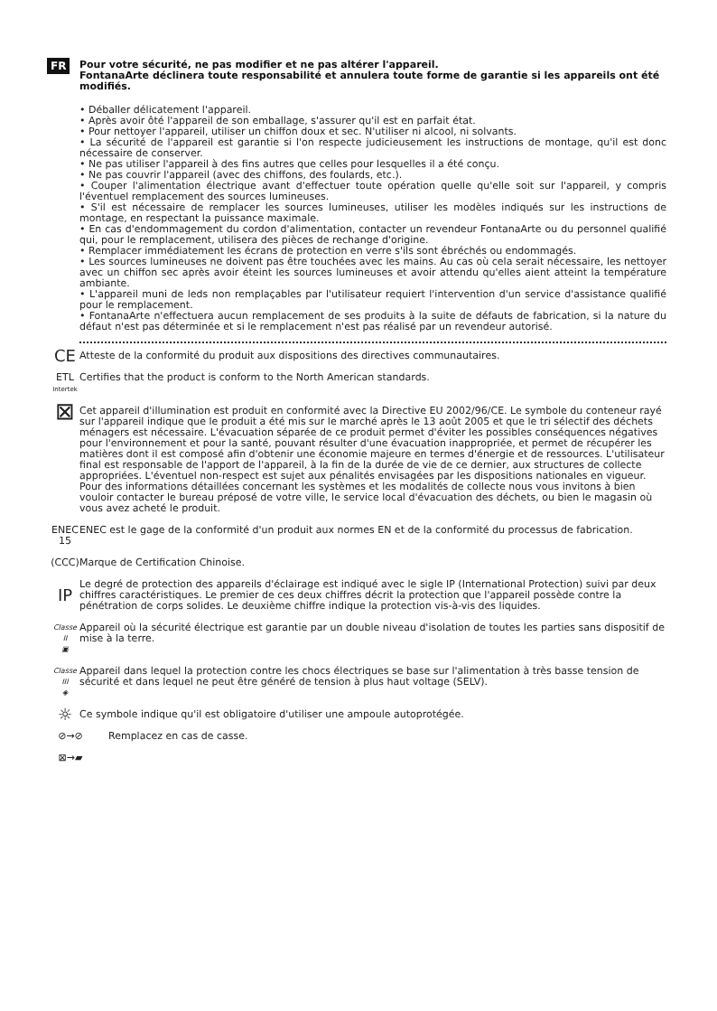FR
Pour votre sécurité, ne pas modifier et ne pas altérer l'appareil.
FontanaArte déclinera toute responsabilité et annulera toute forme de garantie si les appareils ont été modifiés.
• Déballer délicatement l'appareil.
• Après avoir ôté l'appareil de son emballage, s'assurer qu'il est en parfait état.
• Pour nettoyer l'appareil, utiliser un chiffon doux et sec. N'utiliser ni alcool, ni solvants.
• La sécurité de l'appareil est garantie si l'on respecte judicieusement les instructions de montage, qu'il est donc nécessaire de conserver.
• Ne pas utiliser l'appareil à des fins autres que celles pour lesquelles il a été conçu.
• Ne pas couvrir l'appareil (avec des chiffons, des foulards, etc.).
• Couper l'alimentation électrique avant d'effectuer toute opération quelle qu'elle soit sur l'appareil, y compris l'éventuel remplacement des sources lumineuses.
• S'il est nécessaire de remplacer les sources lumineuses, utiliser les modèles indiqués sur les instructions de montage, en respectant la puissance maximale.
• En cas d'endommagement du cordon d'alimentation, contacter un revendeur FontanaArte ou du personnel qualifié qui, pour le remplacement, utilisera des pièces de rechange d'origine.
• Remplacer immédiatement les écrans de protection en verre s'ils sont ébréchés ou endommagés.
• Les sources lumineuses ne doivent pas être touchées avec les mains. Au cas où cela serait nécessaire, les nettoyer avec un chiffon sec après avoir éteint les sources lumineuses et avoir attendu qu'elles aient atteint la température ambiante.
• L'appareil muni de leds non remplaçables par l'utilisateur requiert l'intervention d'un service d'assistance qualifié pour le remplacement.
• FontanaArte n'effectuera aucun remplacement de ses produits à la suite de défauts de fabrication, si la nature du défaut n'est pas déterminée et si le remplacement n'est pas réalisé par un revendeur autorisé.
CE
Atteste de la conformité du produit aux dispositions des directives communautaires.
ETL
Intertek
Certifies that the product is conform to the North American standards.
⊠
Cet appareil d'illumination est produit en conformité avec la Directive EU 2002/96/CE. Le symbole du conteneur rayé sur l'appareil indique que le produit a été mis sur le marché après le 13 août 2005 et que le tri sélectif des déchets ménagers est nécessaire. L'évacuation séparée de ce produit permet d'éviter les possibles conséquences négatives pour l'environnement et pour la santé, pouvant résulter d'une évacuation inappropriée, et permet de récupérer les matières dont il est composé afin d'obtenir une économie majeure en termes d'énergie et de ressources. L'utilisateur final est responsable de l'apport de l'appareil, à la fin de la durée de vie de ce dernier, aux structures de collecte appropriées. L'éventuel non-respect est sujet aux pénalités envisagées par les dispositions nationales en vigueur. Pour des informations détaillées concernant les systèmes et les modalités de collecte nous vous invitons à bien vouloir contacter le bureau préposé de votre ville, le service local d'évacuation des déchets, ou bien le magasin où vous avez acheté le produit.
ENEC 15
ENEC est le gage de la conformité d'un produit aux normes EN et de la conformité du processus de fabrication.
(CCC)
Marque de Certification Chinoise.
IP
Le degré de protection des appareils d'éclairage est indiqué avec le sigle IP (International Protection) suivi par deux chiffres caractéristiques. Le premier de ces deux chiffres décrit la protection que l'appareil possède contre la pénétration de corps solides. Le deuxième chiffre indique la protection vis-à-vis des liquides.
Classe II
▣
Appareil où la sécurité électrique est garantie par un double niveau d'isolation de toutes les parties sans dispositif de mise à la terre.
Classe III
◈
Appareil dans lequel la protection contre les chocs électriques se base sur l'alimentation à très basse tension de sécurité et dans lequel ne peut être généré de tension à plus haut voltage (SELV).
☼
Ce symbole indique qu'il est obligatoire d'utiliser une ampoule autoprotégée.
⊘→⊘ Remplacez en cas de casse.
⊠→▰